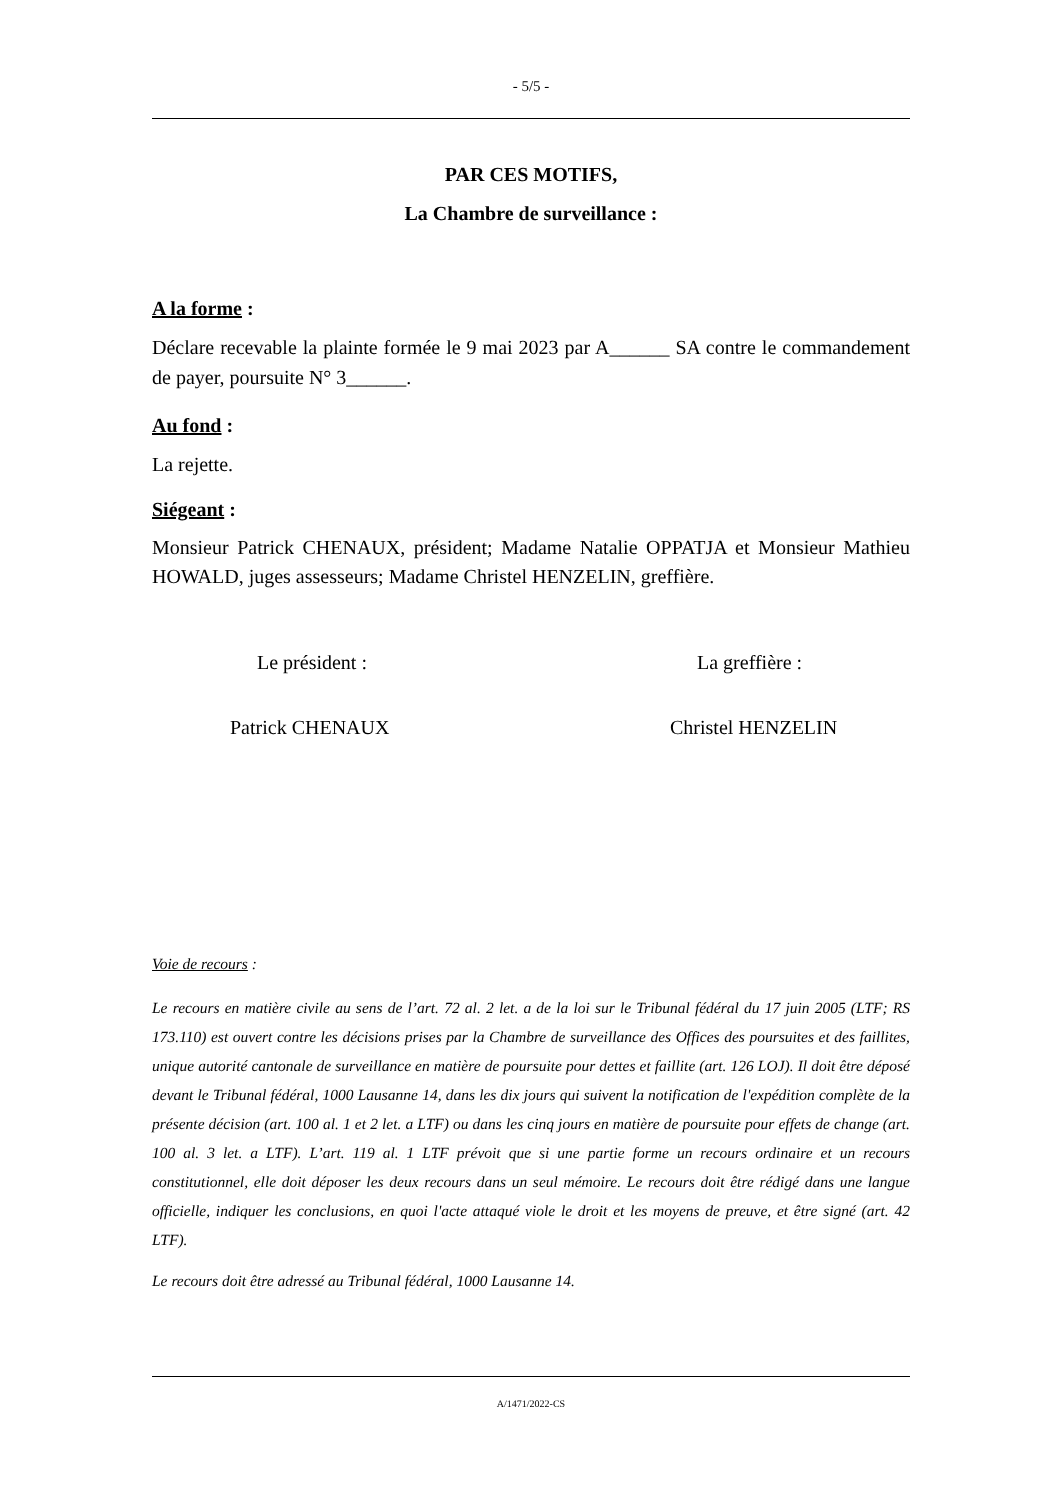- 5/5 -
PAR CES MOTIFS,
La Chambre de surveillance :
A la forme :
Déclare recevable la plainte formée le 9 mai 2023 par A______ SA contre le commandement de payer, poursuite N° 3______.
Au fond :
La rejette.
Siégeant :
Monsieur Patrick CHENAUX, président; Madame Natalie OPPATJA et Monsieur Mathieu HOWALD, juges assesseurs; Madame Christel HENZELIN, greffière.
Le président : La greffière :
Patrick CHENAUX Christel HENZELIN
Voie de recours :
Le recours en matière civile au sens de l’art. 72 al. 2 let. a de la loi sur le Tribunal fédéral du 17 juin 2005 (LTF; RS 173.110) est ouvert contre les décisions prises par la Chambre de surveillance des Offices des poursuites et des faillites, unique autorité cantonale de surveillance en matière de poursuite pour dettes et faillite (art. 126 LOJ). Il doit être déposé devant le Tribunal fédéral, 1000 Lausanne 14, dans les dix jours qui suivent la notification de l'expédition complète de la présente décision (art. 100 al. 1 et 2 let. a LTF) ou dans les cinq jours en matière de poursuite pour effets de change (art. 100 al. 3 let. a LTF). L’art. 119 al. 1 LTF prévoit que si une partie forme un recours ordinaire et un recours constitutionnel, elle doit déposer les deux recours dans un seul mémoire. Le recours doit être rédigé dans une langue officielle, indiquer les conclusions, en quoi l'acte attaqué viole le droit et les moyens de preuve, et être signé (art. 42 LTF).
Le recours doit être adressé au Tribunal fédéral, 1000 Lausanne 14.
A/1471/2022-CS